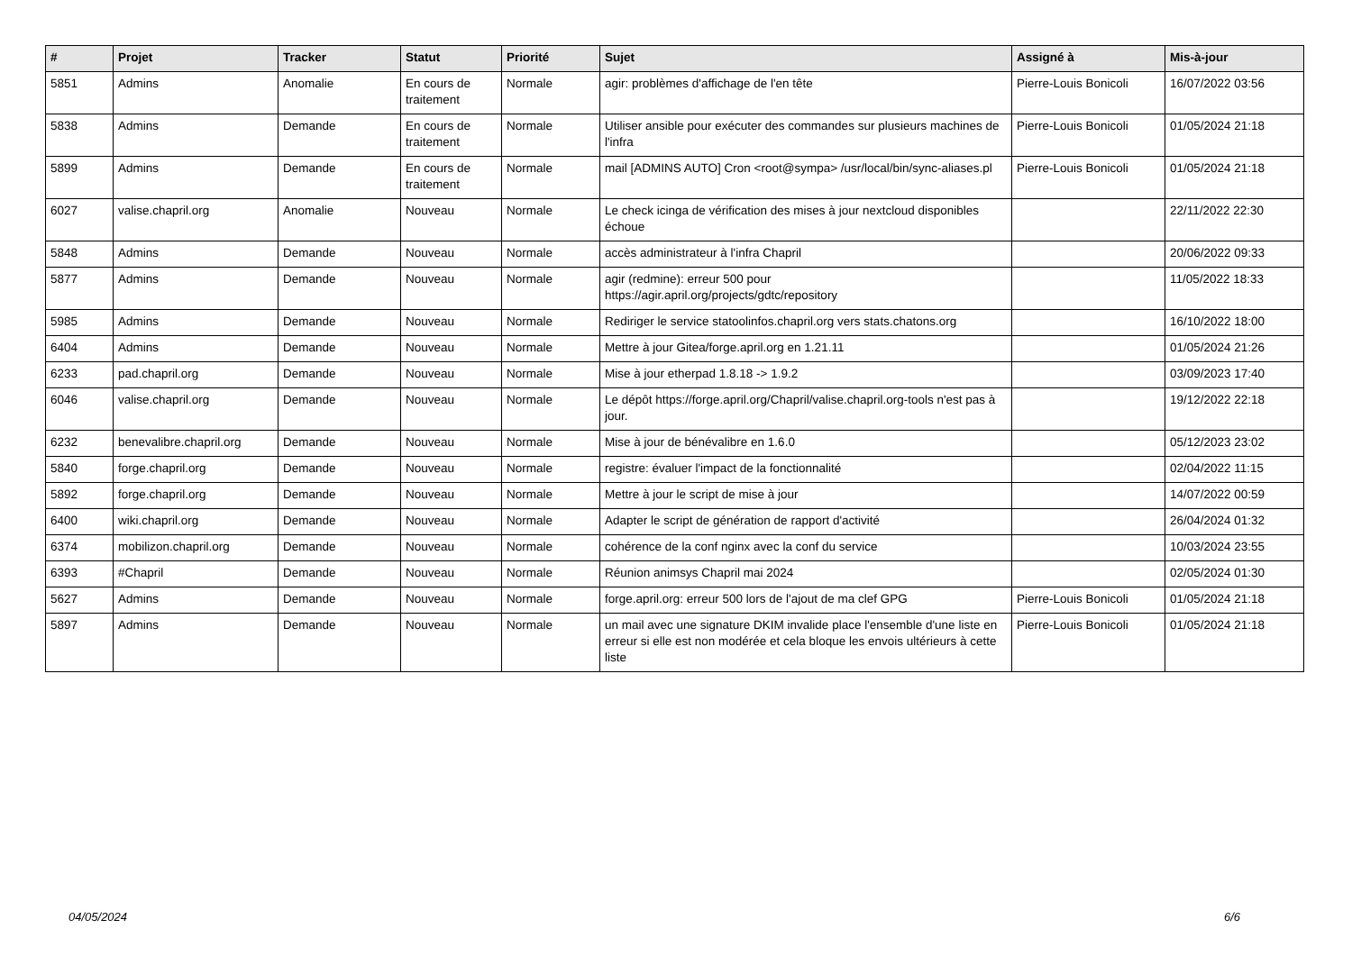| # | Projet | Tracker | Statut | Priorité | Sujet | Assigné à | Mis-à-jour |
| --- | --- | --- | --- | --- | --- | --- | --- |
| 5851 | Admins | Anomalie | En cours de traitement | Normale | agir: problèmes d'affichage de l'en tête | Pierre-Louis Bonicoli | 16/07/2022 03:56 |
| 5838 | Admins | Demande | En cours de traitement | Normale | Utiliser ansible pour exécuter des commandes sur plusieurs machines de l'infra | Pierre-Louis Bonicoli | 01/05/2024 21:18 |
| 5899 | Admins | Demande | En cours de traitement | Normale | mail [ADMINS AUTO] Cron <root@sympa> /usr/local/bin/sync-aliases.pl | Pierre-Louis Bonicoli | 01/05/2024 21:18 |
| 6027 | valise.chapril.org | Anomalie | Nouveau | Normale | Le check icinga de vérification des mises à jour nextcloud disponibles échoue | | 22/11/2022 22:30 |
| 5848 | Admins | Demande | Nouveau | Normale | accès administrateur à l'infra Chapril | | 20/06/2022 09:33 |
| 5877 | Admins | Demande | Nouveau | Normale | agir (redmine): erreur 500 pour https://agir.april.org/projects/gdtc/repository | | 11/05/2022 18:33 |
| 5985 | Admins | Demande | Nouveau | Normale | Rediriger le service statoolinfos.chapril.org vers stats.chatons.org | | 16/10/2022 18:00 |
| 6404 | Admins | Demande | Nouveau | Normale | Mettre à jour Gitea/forge.april.org en 1.21.11 | | 01/05/2024 21:26 |
| 6233 | pad.chapril.org | Demande | Nouveau | Normale | Mise à jour etherpad 1.8.18 -> 1.9.2 | | 03/09/2023 17:40 |
| 6046 | valise.chapril.org | Demande | Nouveau | Normale | Le dépôt https://forge.april.org/Chapril/valise.chapril.org-tools n'est pas à jour. | | 19/12/2022 22:18 |
| 6232 | benevalibre.chapril.org | Demande | Nouveau | Normale | Mise à jour de bénévalibre en 1.6.0 | | 05/12/2023 23:02 |
| 5840 | forge.chapril.org | Demande | Nouveau | Normale | registre: évaluer l'impact de la fonctionnalité | | 02/04/2022 11:15 |
| 5892 | forge.chapril.org | Demande | Nouveau | Normale | Mettre à jour le script de mise à jour | | 14/07/2022 00:59 |
| 6400 | wiki.chapril.org | Demande | Nouveau | Normale | Adapter le script de génération de rapport d'activité | | 26/04/2024 01:32 |
| 6374 | mobilizon.chapril.org | Demande | Nouveau | Normale | cohérence de la conf nginx avec la conf du service | | 10/03/2024 23:55 |
| 6393 | #Chapril | Demande | Nouveau | Normale | Réunion animsys Chapril mai 2024 | | 02/05/2024 01:30 |
| 5627 | Admins | Demande | Nouveau | Normale | forge.april.org: erreur 500 lors de l'ajout de ma clef GPG | Pierre-Louis Bonicoli | 01/05/2024 21:18 |
| 5897 | Admins | Demande | Nouveau | Normale | un mail avec une signature DKIM invalide place l'ensemble d'une liste en erreur si elle est non modérée et cela bloque les envois ultérieurs à cette liste | Pierre-Louis Bonicoli | 01/05/2024 21:18 |
04/05/2024 6/6